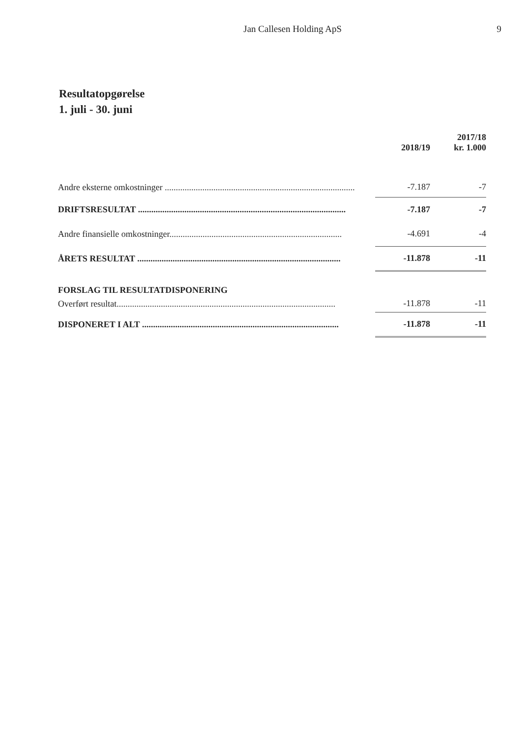Jan Callesen Holding ApS 9
Resultatopgørelse
1. juli - 30. juni
| | | 2018/19 | 2017/18 kr. 1.000 |
| --- | --- | --- | --- |
| Andre eksterne omkostninger ...................................................................................... | | -7.187 | -7 |
| DRIFTSRESULTAT .............................................................................................. | | -7.187 | -7 |
| Andre finansielle omkostninger.............................................................................. | | -4.691 | -4 |
| ÅRETS RESULTAT ............................................................................................ | | -11.878 | -11 |
| FORSLAG TIL RESULTATDISPONERING | | | |
| Overført resultat................................................................................................... | | -11.878 | -11 |
| DISPONERET I ALT ......................................................................................... | | -11.878 | -11 |